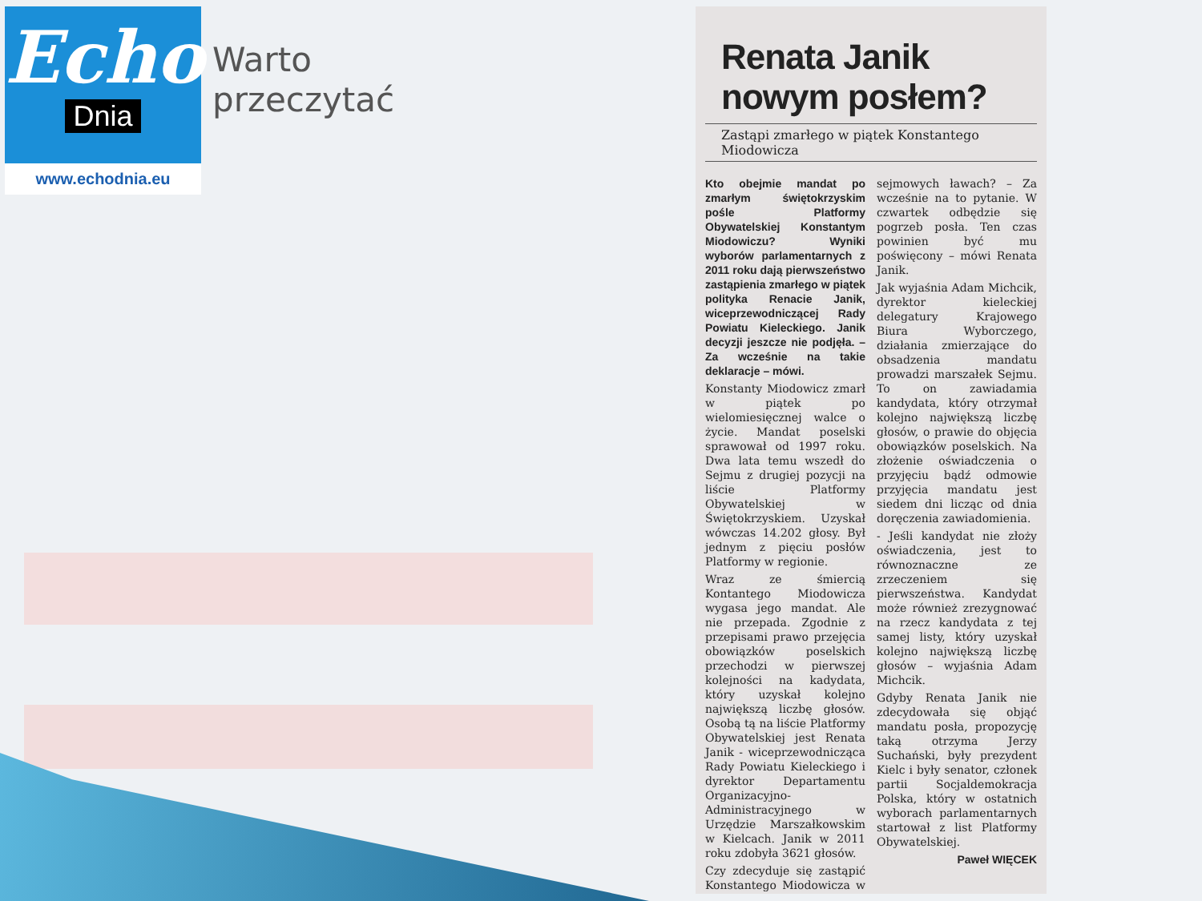Echo
Dnia
www.echodnia.eu
Warto
przeczytać
Renata Janik nowym posłem?
Zastąpi zmarłego w piątek Konstantego Miodowicza
Kto obejmie mandat po zmarłym świętokrzyskim pośle Platformy Obywatelskiej Konstantym Miodowiczu? Wyniki wyborów parlamentarnych z 2011 roku dają pierwszeństwo zastąpienia zmarłego w piątek polityka Renacie Janik, wiceprzewodniczącej Rady Powiatu Kieleckiego. Janik decyzji jeszcze nie podjęła. – Za wcześnie na takie deklaracje – mówi.
Konstanty Miodowicz zmarł w piątek po wielomiesięcznej walce o życie. Mandat poselski sprawował od 1997 roku. Dwa lata temu wszedł do Sejmu z drugiej pozycji na liście Platformy Obywatelskiej w Świętokrzyskiem. Uzyskał wówczas 14.202 głosy. Był jednym z pięciu posłów Platformy w regionie.
Wraz ze śmiercią Kontantego Miodowicza wygasa jego mandat. Ale nie przepada. Zgodnie z przepisami prawo przejęcia obowiązków poselskich przechodzi w pierwszej kolejności na kadydata, który uzyskał kolejno największą liczbę głosów. Osobą tą na liście Platformy Obywatelskiej jest Renata Janik - wiceprzewodnicząca Rady Powiatu Kieleckiego i dyrektor Departamentu Organizacyjno-Administracyjnego w Urzędzie Marszałkowskim w Kielcach. Janik w 2011 roku zdobyła 3621 głosów.
Czy zdecyduje się zastąpić Konstantego Miodowicza w sejmowych ławach? – Za wcześnie na to pytanie. W czwartek odbędzie się pogrzeb posła. Ten czas powinien być mu poświęcony – mówi Renata Janik.
Jak wyjaśnia Adam Michcik, dyrektor kieleckiej delegatury Krajowego Biura Wyborczego, działania zmierzające do obsadzenia mandatu prowadzi marszałek Sejmu. To on zawiadamia kandydata, który otrzymał kolejno największą liczbę głosów, o prawie do objęcia obowiązków poselskich. Na złożenie oświadczenia o przyjęciu bądź odmowie przyjęcia mandatu jest siedem dni licząc od dnia doręczenia zawiadomienia.
- Jeśli kandydat nie złoży oświadczenia, jest to równoznaczne ze zrzeczeniem się pierwszeństwa. Kandydat może również zrezygnować na rzecz kandydata z tej samej listy, który uzyskał kolejno największą liczbę głosów – wyjaśnia Adam Michcik.
Gdyby Renata Janik nie zdecydowała się objąć mandatu posła, propozycję taką otrzyma Jerzy Suchański, były prezydent Kielc i były senator, członek partii Socjaldemokracja Polska, który w ostatnich wyborach parlamentarnych startował z list Platformy Obywatelskiej.
Paweł WIĘCEK